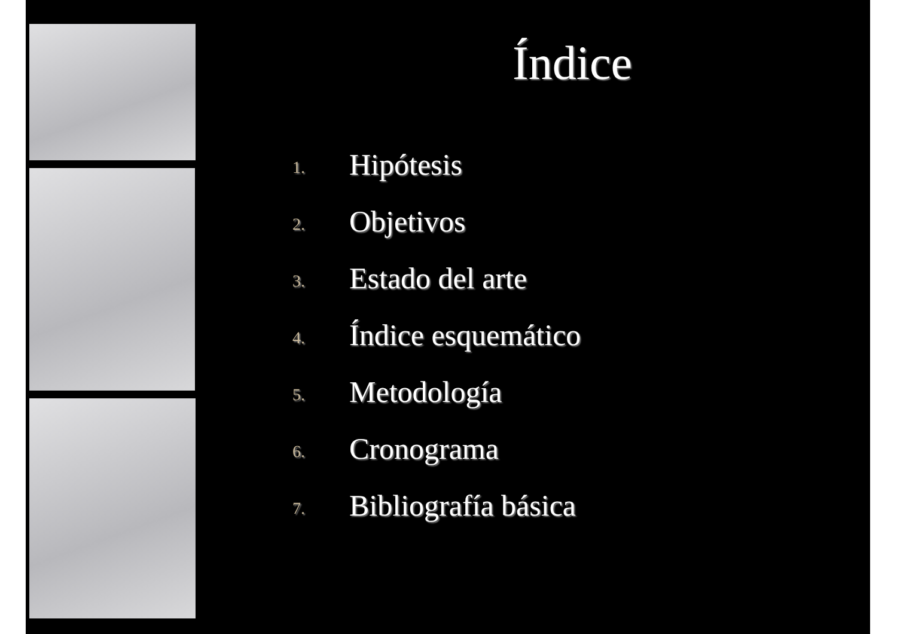Índice
1. Hipótesis
2. Objetivos
3. Estado del arte
4. Índice esquemático
5. Metodología
6. Cronograma
7. Bibliografía básica